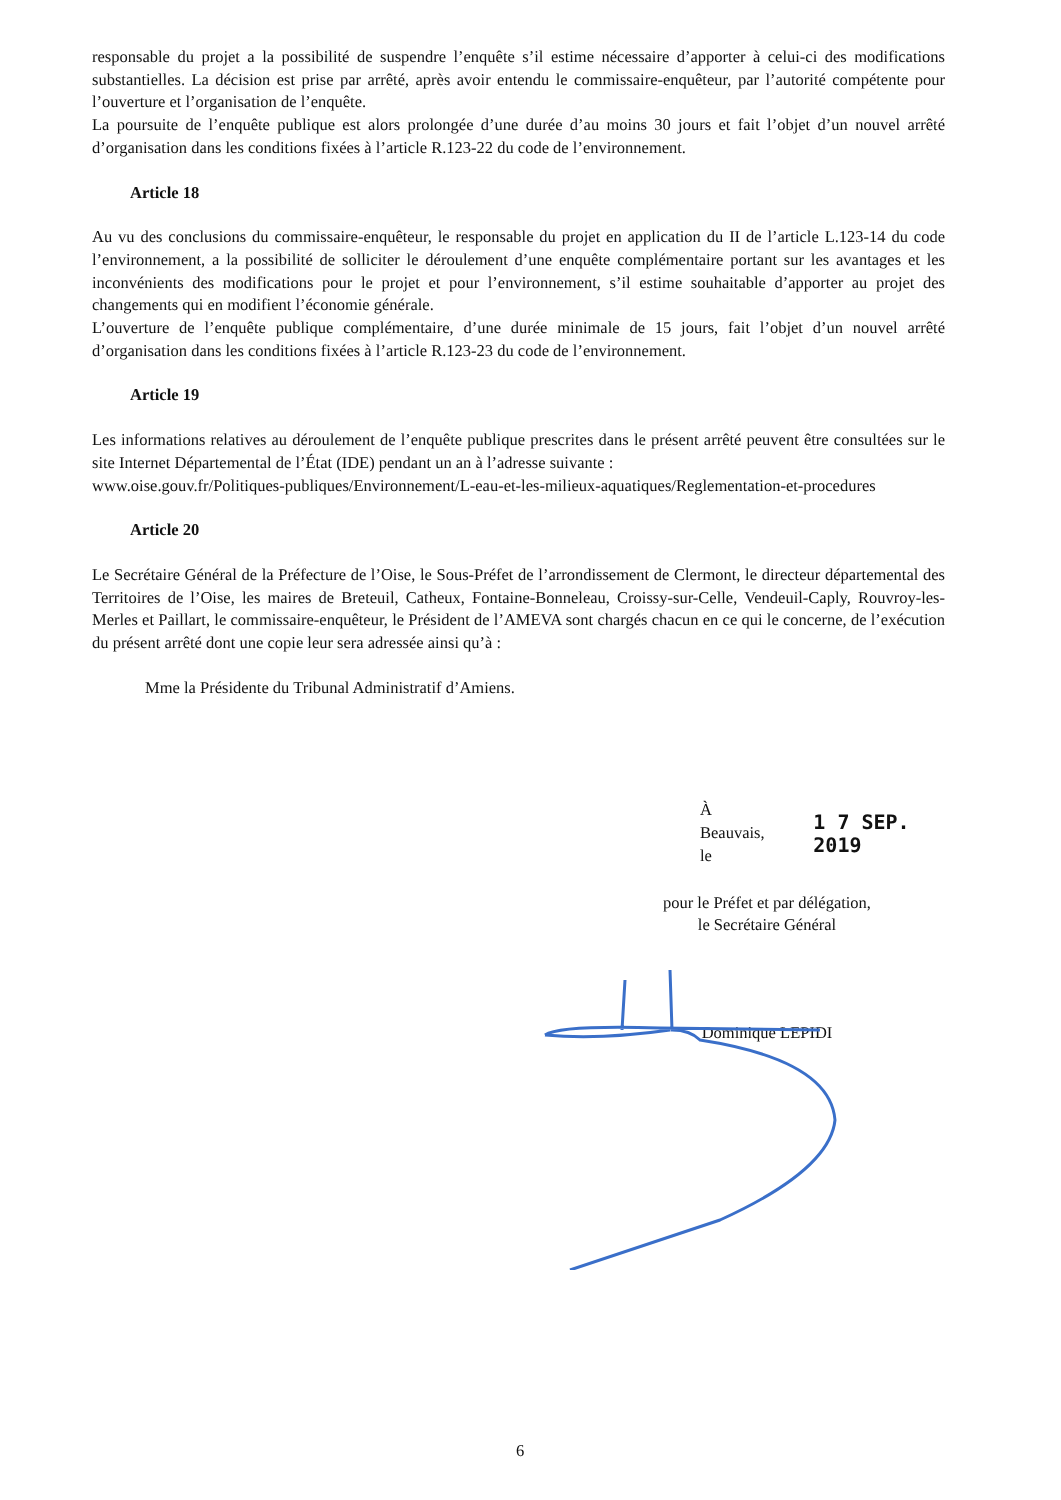responsable du projet a la possibilité de suspendre l’enquête s’il estime nécessaire d’apporter à celui-ci des modifications substantielles. La décision est prise par arrêté, après avoir entendu le commissaire-enquêteur, par l’autorité compétente pour l’ouverture et l’organisation de l’enquête.
La poursuite de l’enquête publique est alors prolongée d’une durée d’au moins 30 jours et fait l’objet d’un nouvel arrêté d’organisation dans les conditions fixées à l’article R.123-22 du code de l’environnement.
Article 18
Au vu des conclusions du commissaire-enquêteur, le responsable du projet en application du II de l’article L.123-14 du code l’environnement, a la possibilité de solliciter le déroulement d’une enquête complémentaire portant sur les avantages et les inconvénients des modifications pour le projet et pour l’environnement, s’il estime souhaitable d’apporter au projet des changements qui en modifient l’économie générale.
L’ouverture de l’enquête publique complémentaire, d’une durée minimale de 15 jours, fait l’objet d’un nouvel arrêté d’organisation dans les conditions fixées à l’article R.123-23 du code de l’environnement.
Article 19
Les informations relatives au déroulement de l’enquête publique prescrites dans le présent arrêté peuvent être consultées sur le site Internet Départemental de l’État (IDE) pendant un an à l’adresse suivante :
www.oise.gouv.fr/Politiques-publiques/Environnement/L-eau-et-les-milieux-aquatiques/Reglementation-et-procedures
Article 20
Le Secrétaire Général de la Préfecture de l’Oise, le Sous-Préfet de l’arrondissement de Clermont, le directeur départemental des Territoires de l’Oise, les maires de Breteuil, Catheux, Fontaine-Bonneleau, Croissy-sur-Celle, Vendeuil-Caply, Rouvroy-les-Merles et Paillart, le commissaire-enquêteur, le Président de l’AMEVA sont chargés chacun en ce qui le concerne, de l’exécution du présent arrêté dont une copie leur sera adressée ainsi qu’à :
Mme la Présidente du Tribunal Administratif d’Amiens.
À Beauvais, le 1 7 SEP. 2019
pour le Préfet et par délégation,
le Secrétaire Général
Dominique LEPIDI
6